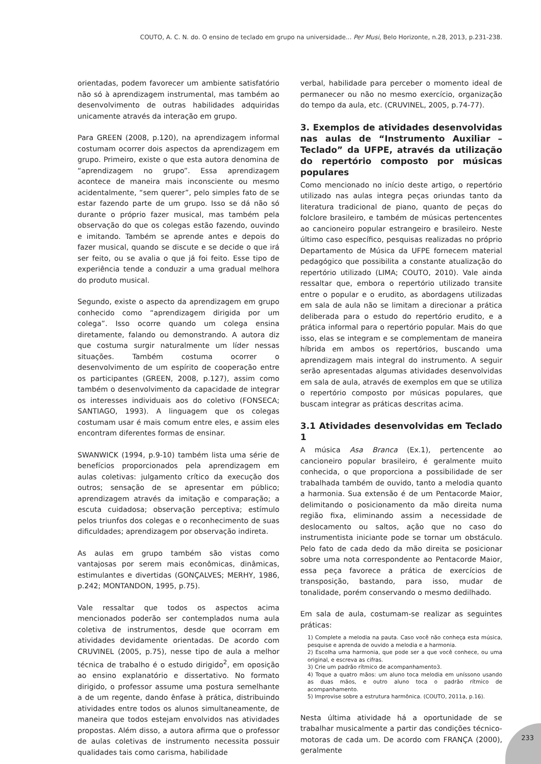COUTO, A. C. N. do. O ensino de teclado em grupo na universidade... Per Musi, Belo Horizonte, n.28, 2013, p.231-238.
orientadas, podem favorecer um ambiente satisfatório não só à aprendizagem instrumental, mas também ao desenvolvimento de outras habilidades adquiridas unicamente através da interação em grupo.
Para GREEN (2008, p.120), na aprendizagem informal costumam ocorrer dois aspectos da aprendizagem em grupo. Primeiro, existe o que esta autora denomina de “aprendizagem no grupo”. Essa aprendizagem acontece de maneira mais inconsciente ou mesmo acidentalmente, “sem querer”, pelo simples fato de se estar fazendo parte de um grupo. Isso se dá não só durante o próprio fazer musical, mas também pela observação do que os colegas estão fazendo, ouvindo e imitando. Também se aprende antes e depois do fazer musical, quando se discute e se decide o que irá ser feito, ou se avalia o que já foi feito. Esse tipo de experiência tende a conduzir a uma gradual melhora do produto musical.
Segundo, existe o aspecto da aprendizagem em grupo conhecido como “aprendizagem dirigida por um colega”. Isso ocorre quando um colega ensina diretamente, falando ou demonstrando. A autora diz que costuma surgir naturalmente um líder nessas situações. Também costuma ocorrer o desenvolvimento de um espírito de cooperação entre os participantes (GREEN, 2008, p.127), assim como também o desenvolvimento da capacidade de integrar os interesses individuais aos do coletivo (FONSECA; SANTIAGO, 1993). A linguagem que os colegas costumam usar é mais comum entre eles, e assim eles encontram diferentes formas de ensinar.
SWANWICK (1994, p.9-10) também lista uma série de benefícios proporcionados pela aprendizagem em aulas coletivas: julgamento crítico da execução dos outros; sensação de se apresentar em público; aprendizagem através da imitação e comparação; a escuta cuidadosa; observação perceptiva; estímulo pelos triunfos dos colegas e o reconhecimento de suas dificuldades; aprendizagem por observação indireta.
As aulas em grupo também são vistas como vantajosas por serem mais econômicas, dinâmicas, estimulantes e divertidas (GONÇALVES; MERHY, 1986, p.242; MONTANDON, 1995, p.75).
Vale ressaltar que todos os aspectos acima mencionados poderão ser contemplados numa aula coletiva de instrumentos, desde que ocorram em atividades devidamente orientadas. De acordo com CRUVINEL (2005, p.75), nesse tipo de aula a melhor técnica de trabalho é o estudo dirigido<sup>2</sup>, em oposição ao ensino explanatório e dissertativo. No formato dirigido, o professor assume uma postura semelhante a de um regente, dando ênfase à prática, distribuindo atividades entre todos os alunos simultaneamente, de maneira que todos estejam envolvidos nas atividades propostas. Além disso, a autora afirma que o professor de aulas coletivas de instrumento necessita possuir qualidades tais como carisma, habilidade
verbal, habilidade para perceber o momento ideal de permanecer ou não no mesmo exercício, organização do tempo da aula, etc. (CRUVINEL, 2005, p.74-77).
3. Exemplos de atividades desenvolvidas nas aulas de “Instrumento Auxiliar – Teclado” da UFPE, através da utilização do repertório composto por músicas populares
Como mencionado no início deste artigo, o repertório utilizado nas aulas integra peças oriundas tanto da literatura tradicional de piano, quanto de peças do folclore brasileiro, e também de músicas pertencentes ao cancioneiro popular estrangeiro e brasileiro. Neste último caso específico, pesquisas realizadas no próprio Departamento de Música da UFPE fornecem material pedagógico que possibilita a constante atualização do repertório utilizado (LIMA; COUTO, 2010). Vale ainda ressaltar que, embora o repertório utilizado transite entre o popular e o erudito, as abordagens utilizadas em sala de aula não se limitam a direcionar a prática deliberada para o estudo do repertório erudito, e a prática informal para o repertório popular. Mais do que isso, elas se integram e se complementam de maneira híbrida em ambos os repertórios, buscando uma aprendizagem mais integral do instrumento. A seguir serão apresentadas algumas atividades desenvolvidas em sala de aula, através de exemplos em que se utiliza o repertório composto por músicas populares, que buscam integrar as práticas descritas acima.
3.1 Atividades desenvolvidas em Teclado 1
A música Asa Branca (Ex.1), pertencente ao cancioneiro popular brasileiro, é geralmente muito conhecida, o que proporciona a possibilidade de ser trabalhada também de ouvido, tanto a melodia quanto a harmonia. Sua extensão é de um Pentacorde Maior, delimitando o posicionamento da mão direita numa região fixa, eliminando assim a necessidade de deslocamento ou saltos, ação que no caso do instrumentista iniciante pode se tornar um obstáculo. Pelo fato de cada dedo da mão direita se posicionar sobre uma nota correspondente ao Pentacorde Maior, essa peça favorece a prática de exercícios de transposição, bastando, para isso, mudar de tonalidade, porém conservando o mesmo dedilhado.
Em sala de aula, costumam-se realizar as seguintes práticas:
1) Complete a melodia na pauta. Caso você não conheça esta música, pesquise e aprenda de ouvido a melodia e a harmonia.
2) Escolha uma harmonia, que pode ser a que você conhece, ou uma original, e escreva as cifras.
3) Crie um padrão rítmico de acompanhamento3.
4) Toque a quatro mãos: um aluno toca melodia em uníssono usando as duas mãos, e outro aluno toca o padrão rítmico de acompanhamento.
5) Improvise sobre a estrutura harmônica. (COUTO, 2011a, p.16).
Nesta última atividade há a oportunidade de se trabalhar musicalmente a partir das condições técnico-motoras de cada um. De acordo com FRANÇA (2000), geralmente
233